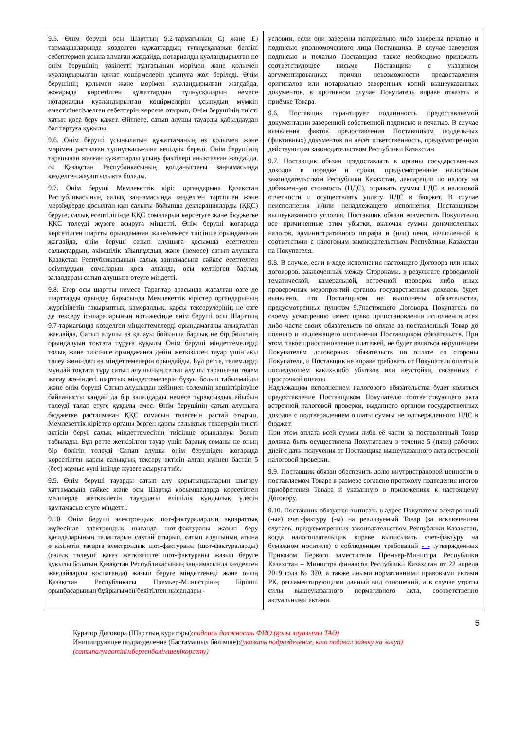| 9.5. Өнім беруші осы Шарттың 9.2-тармағының C) және E) тармақшаларында көзделген құжаттардың түпнұсқаларын белгілі себептермен ұсына алмаған жағдайда, нотариалды куәландырылған не өнім берушінің уәкілетті тұлғасының мөрімен және қолымен куәландырылған құжат көшірмелерін ұсынуға жол беріледі. Өнім берушінің қолымен және мөрімен куәландырылған жағдайда, жоғарыда көрсетілген құжаттардың түпнұсқаларын немесе нотариалды куәландырылған көшірмелерін ұсынудың мүмкін еместігінегізделген себептерін көрсете отырып, Өнім берушінің тиісті хатын қоса беру қажет. Әйтпесе, сатып алушы тауарды қабылдаудан бас тартуға құқылы. 9.6. Өнім беруші ұсынылатын құжаттаманың өз қолымен және мөрімен расталған түпнұсқалығына кепілдік береді. Өнім берушінің тарапынан жалған құжаттарды ұсыну фактілері анықталған жағдайда, ол Қазақстан Республикасының қолданыстағы заңнамасында көзделген жауаптылықта болады. 9.7. Өнім беруші Мемлекеттік кіріс органдарына Қазақстан Республикасының салық заңнамасында көзделген тәртіппен және мерзімдерде қосылған құн салығы бойынша декларацияларды (ҚҚС) беруге, салық есептілігінде ҚҚС сомаларын көрсетуге және бюджетке ҚҚС төлеуді жүзеге асыруға міндетті. Өнім беруші жоғарыда көрсетілген шартты орындамаған және/немесе тиісінше орындамаған жағдайда, өнім беруші сатып алушыға қосымша есептелген салықтардың, әкімшілік айыппұлдың және (немесе) сатып алушыға Қазақстан Республикасының салық заңнамасына сәйкес есептелген өсімпұлдың сомаларын қоса алғанда, осы келтірген барлық залалдарды сатып алушыға өтеуге міндетті. 9.8. Егер осы шартты немесе Тараптар арасында жасалған өзге де шарттарды орындау барысында Мемлекеттік кірістер органдарының жүргізілетін тақырыптық, камералдық, қарсы тексерулерінің не өзге де тексеру іс-шараларының нәтижесінде өнім беруші осы Шарттың 9.7-тармағында көзделген міндеттемелерді орындамағаны анықталған жағдайда, Сатып алушы өз қалауы бойынша барлық не бір бөлігінің орындалуын тоқтата тұруға құқылы Өнім беруші міндеттемелерді толық және тиісінше орындағанға дейін жеткізілген тауар үшін ақы төлеу жөніндегі өз міндеттемелерін орындайды. Бұл ретте, төлемдерді мұндай тоқтата тұру сатып алушының сатып алушы тарапынан төлем жасау жөніндегі шарттық міндеттемелерін бұзуы болып табылмайды және өнім беруші Сатып алушыдан кейіннен төлемнің кешіктірілуіне байланысты қандай да бір залалдарды немесе тұрақсыздық айыбын төлеуді талап етуге құқылы емес. Өнім берушінің сатып алушыға бюджетке расталмаған ҚҚС сомасын төлегенін растай отырып, Мемлекеттік кірістер органы берген қарсы салықтық тексерудің тиісті актісін беруі салық міндеттемесінің тиісінше орындалуы болып табылады. Бұл ретте жеткізілген тауар үшін барлық соманы не оның бір бөлігін төлеуді Сатып алушы өнім берушіден жоғарыда көрсетілген қарсы салықтық тексеру актісін алған күннен бастап 5 (бес) жұмыс күні ішінде жүзеге асыруға тиіс. 9.9. Өнім беруші тауарды сатып алу қорытындыларын шығару хаттамасына сәйкес және осы Шартқа қосымшаларда көрсетілген мөлшерде жеткізілетін тауардағы елішілік құндылық үлесін қамтамасыз етуге міндетті. 9.10. Өнім беруші электрондық шот-фактуралардың ақпараттық жүйесінде электрондық нысанда шот-фактураны жазып беру қағидаларының талаптарын сақтай отырып, сатып алушының атына өткізілетін тауарға электрондық шот-фактураны (шот-фактураларды) (салық төлеуші қағаз жеткізгіште шот-фактураны жазып беруге құқылы болатын Қазақстан Республикасының заңнамасында көзделген жағдайларды қоспағанда) жазып беруге міндеттенеді және оның Қазақстан Республикасы Премьер-Министрінің Бірінші орынбасарының бұйрығымен бекітілген нысандары - | условии, если они заверены нотариально либо заверены печатью и подписью уполномоченного лица Поставщика. В случае заверения подписью и печатью Поставщика также необходимо приложить соответствующее письмо Поставщика с указанием аргументированных причин невозможности предоставления оригиналов или нотариально заверенных копий вышеуказанных документов, в противном случае Покупатель вправе отказать в приёмке Товара. 9.6. Поставщик гарантирует подлинность предоставляемой документации заверенной собственной подписью и печатью. В случае выявления фактов предоставления Поставщиком поддельных (фиктивных) документов он несёт ответственность, предусмотренную действующим законодательством Республики Казахстан. 9.7. Поставщик обязан предоставлять в органы государственных доходов в порядке и сроки, предусмотренные налоговым законодательством Республики Казахстан, декларации по налогу на добавленную стоимость (НДС), отражать суммы НДС в налоговой отчетности и осуществлять уплату НДС в бюджет. В случае неисполнения и/или ненадлежащего исполнения Поставщиком вышеуказанного условия, Поставщик обязан возместить Покупателю все причиненные этим убытки, включая суммы доначисленных налогов, административного штрафа и (или) пени, начисленной в соответствии с налоговым законодательством Республики Казахстан на Покупателя. 9.8. В случае, если в ходе исполнения настоящего Договора или иных договоров, заключенных между Сторонами, в результате проводимой тематической, камеральной, встречной проверок либо иных проверочных мероприятий органов государственных доходов, будет выявлено, что Поставщиком не выполнены обязательства, предусмотренные пунктом 9.7настоящего Договора, Покупатель по своему усмотрению имеет право приостановления исполнения всех либо части своих обязательств по оплате за поставленный Товар до полного и надлежащего исполнения Поставщиком обязательств. При этом, такое приостановление платежей, не будет являться нарушением Покупателем договорных обязательств по оплате со стороны Покупателя, и Поставщик не вправе требовать от Покупателя оплаты в последующем каких-либо убытков или неустойки, связанных с просрочкой оплаты. Надлежащим исполнением налогового обязательства будет являться предоставление Поставщиком Покупателю соответствующего акта встречной налоговой проверки, выданного органом государственных доходов с подтверждением оплаты суммы неподтвержденного НДС в бюджет. При этом оплата всей суммы либо её части за поставленный Товар должна быть осуществлена Покупателем в течение 5 (пяти) рабочих дней с даты получения от Поставщика вышеуказанного акта встречной налоговой проверки. 9.9. Поставщик обязан обеспечить долю внутристрановой ценности в поставляемом Товаре в размере согласно протоколу подведения итогов приобретения Товара и указанную в приложениях к настоящему Договору. 9.10. Поставщик обязуется выписать в адрес Покупателя электронный (-ые) счет-фактуру (-ы) на реализуемый Товар (за исключением случаев, предусмотренных законодательством Республики Казахстан, когда налогоплательщик вправе выписывать счет-фактуру на бумажном носителе) с соблюдением требований - - ,утвержденных Приказом Первого заместителя Премьер-Министра Республики Казахстан – Министра финансов Республики Казахстан от 22 апреля 2019 года № 370, а также иными нормативными правовыми актами РК, регламентирующими данный вид отношений, а в случае утраты силы вышеуказанного нормативного акта, соответственно актуальными актами. |
5
Куратор Договора (Шарттың кураторы):подпись должность ФИО (қолы лауазымы ТАӘ)
Инициирующее подразделение (Бастамашыл бөлімше):(указать подразделение, кто подавал заявку на закуп)
(сатыпалуғаөтінімбергенбөлімшенікөрсету)